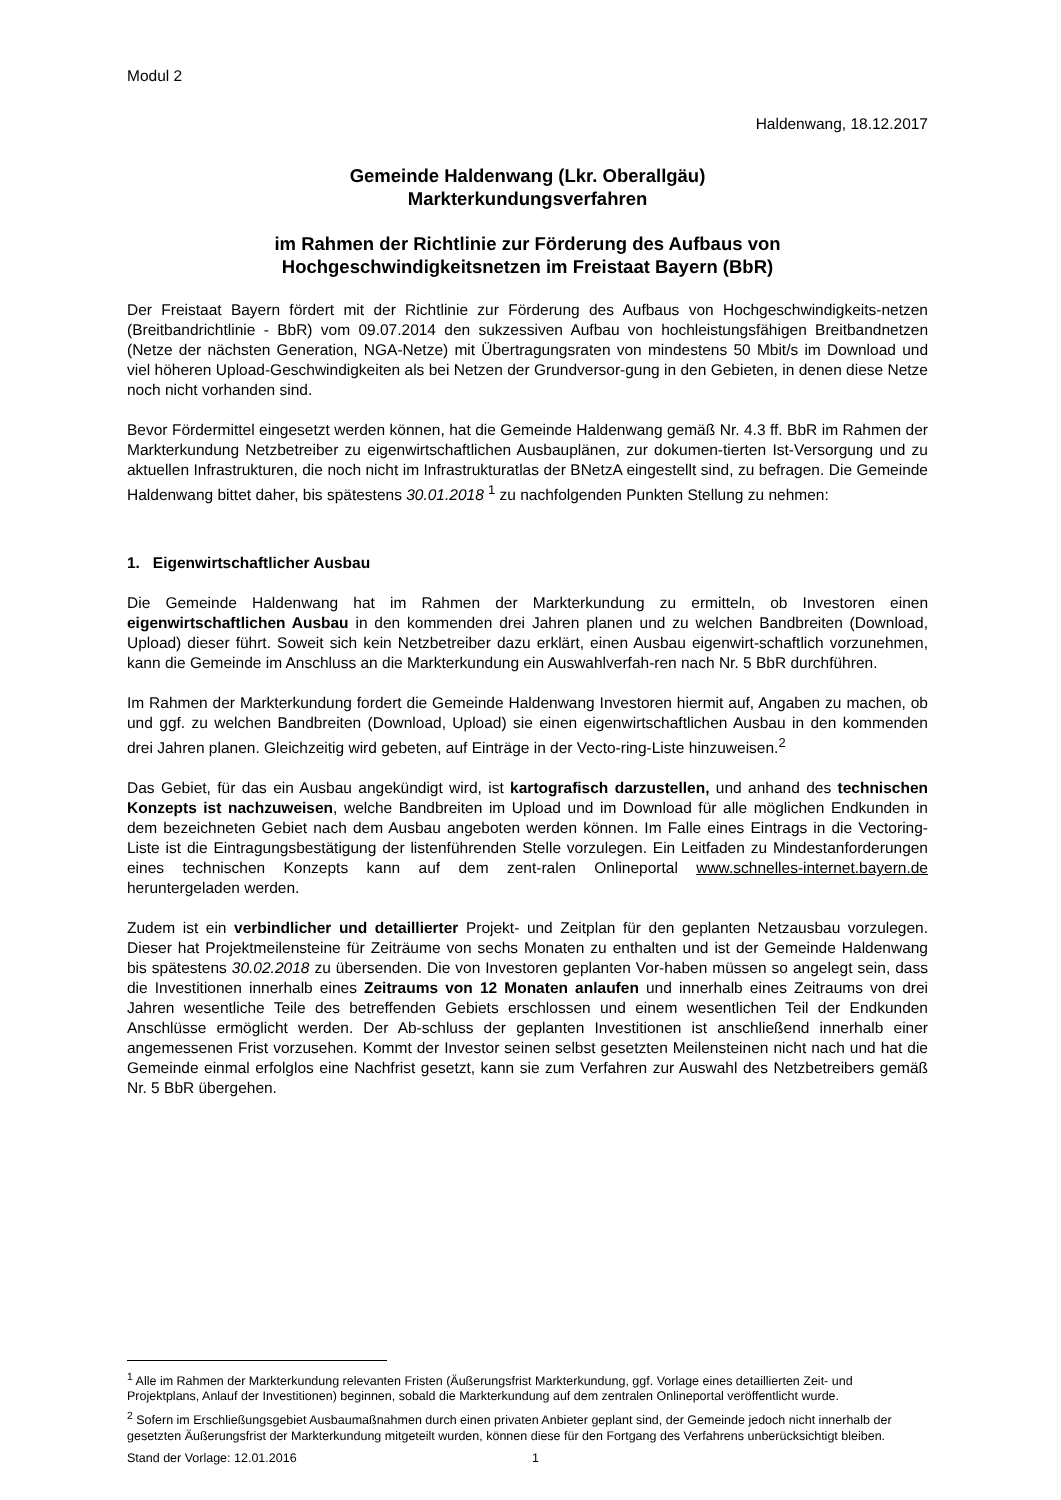Modul 2
Haldenwang, 18.12.2017
Gemeinde Haldenwang (Lkr. Oberallgäu)
Markterkundungsverfahren
im Rahmen der Richtlinie zur Förderung des Aufbaus von
Hochgeschwindigkeitsnetzen im Freistaat Bayern (BbR)
Der Freistaat Bayern fördert mit der Richtlinie zur Förderung des Aufbaus von Hochgeschwindigkeits-netzen (Breitbandrichtlinie - BbR) vom 09.07.2014 den sukzessiven Aufbau von hochleistungsfähigen Breitbandnetzen (Netze der nächsten Generation, NGA-Netze) mit Übertragungsraten von mindestens 50 Mbit/s im Download und viel höheren Upload-Geschwindigkeiten als bei Netzen der Grundversor-gung in den Gebieten, in denen diese Netze noch nicht vorhanden sind.
Bevor Fördermittel eingesetzt werden können, hat die Gemeinde Haldenwang gemäß Nr. 4.3 ff. BbR im Rahmen der Markterkundung Netzbetreiber zu eigenwirtschaftlichen Ausbauplänen, zur dokumen-tierten Ist-Versorgung und zu aktuellen Infrastrukturen, die noch nicht im Infrastrukturatlas der BNetzA eingestellt sind, zu befragen. Die Gemeinde Haldenwang bittet daher, bis spätestens 30.01.2018 <sup>1</sup> zu nachfolgenden Punkten Stellung zu nehmen:
1. Eigenwirtschaftlicher Ausbau
Die Gemeinde Haldenwang hat im Rahmen der Markterkundung zu ermitteln, ob Investoren einen eigenwirtschaftlichen Ausbau in den kommenden drei Jahren planen und zu welchen Bandbreiten (Download, Upload) dieser führt. Soweit sich kein Netzbetreiber dazu erklärt, einen Ausbau eigenwirt-schaftlich vorzunehmen, kann die Gemeinde im Anschluss an die Markterkundung ein Auswahlverfah-ren nach Nr. 5 BbR durchführen.
Im Rahmen der Markterkundung fordert die Gemeinde Haldenwang Investoren hiermit auf, Angaben zu machen, ob und ggf. zu welchen Bandbreiten (Download, Upload) sie einen eigenwirtschaftlichen Ausbau in den kommenden drei Jahren planen. Gleichzeitig wird gebeten, auf Einträge in der Vecto-ring-Liste hinzuweisen.<sup>2</sup>
Das Gebiet, für das ein Ausbau angekündigt wird, ist kartografisch darzustellen, und anhand des technischen Konzepts ist nachzuweisen, welche Bandbreiten im Upload und im Download für alle möglichen Endkunden in dem bezeichneten Gebiet nach dem Ausbau angeboten werden können. Im Falle eines Eintrags in die Vectoring-Liste ist die Eintragungsbestätigung der listenführenden Stelle vorzulegen. Ein Leitfaden zu Mindestanforderungen eines technischen Konzepts kann auf dem zent-ralen Onlineportal www.schnelles-internet.bayern.de heruntergeladen werden.
Zudem ist ein verbindlicher und detaillierter Projekt- und Zeitplan für den geplanten Netzausbau vorzulegen. Dieser hat Projektmeilensteine für Zeiträume von sechs Monaten zu enthalten und ist der Gemeinde Haldenwang bis spätestens 30.02.2018 zu übersenden. Die von Investoren geplanten Vor-haben müssen so angelegt sein, dass die Investitionen innerhalb eines Zeitraums von 12 Monaten anlaufen und innerhalb eines Zeitraums von drei Jahren wesentliche Teile des betreffenden Gebiets erschlossen und einem wesentlichen Teil der Endkunden Anschlüsse ermöglicht werden. Der Ab-schluss der geplanten Investitionen ist anschließend innerhalb einer angemessenen Frist vorzusehen. Kommt der Investor seinen selbst gesetzten Meilensteinen nicht nach und hat die Gemeinde einmal erfolglos eine Nachfrist gesetzt, kann sie zum Verfahren zur Auswahl des Netzbetreibers gemäß Nr. 5 BbR übergehen.
<sup>1</sup> Alle im Rahmen der Markterkundung relevanten Fristen (Äußerungsfrist Markterkundung, ggf. Vorlage eines detaillierten Zeit- und Projektplans, Anlauf der Investitionen) beginnen, sobald die Markterkundung auf dem zentralen Onlineportal veröffentlicht wurde.
<sup>2</sup> Sofern im Erschließungsgebiet Ausbaumaßnahmen durch einen privaten Anbieter geplant sind, der Gemeinde jedoch nicht innerhalb der gesetzten Äußerungsfrist der Markterkundung mitgeteilt wurden, können diese für den Fortgang des Verfahrens unberücksichtigt bleiben.
Stand der Vorlage: 12.01.2016 1